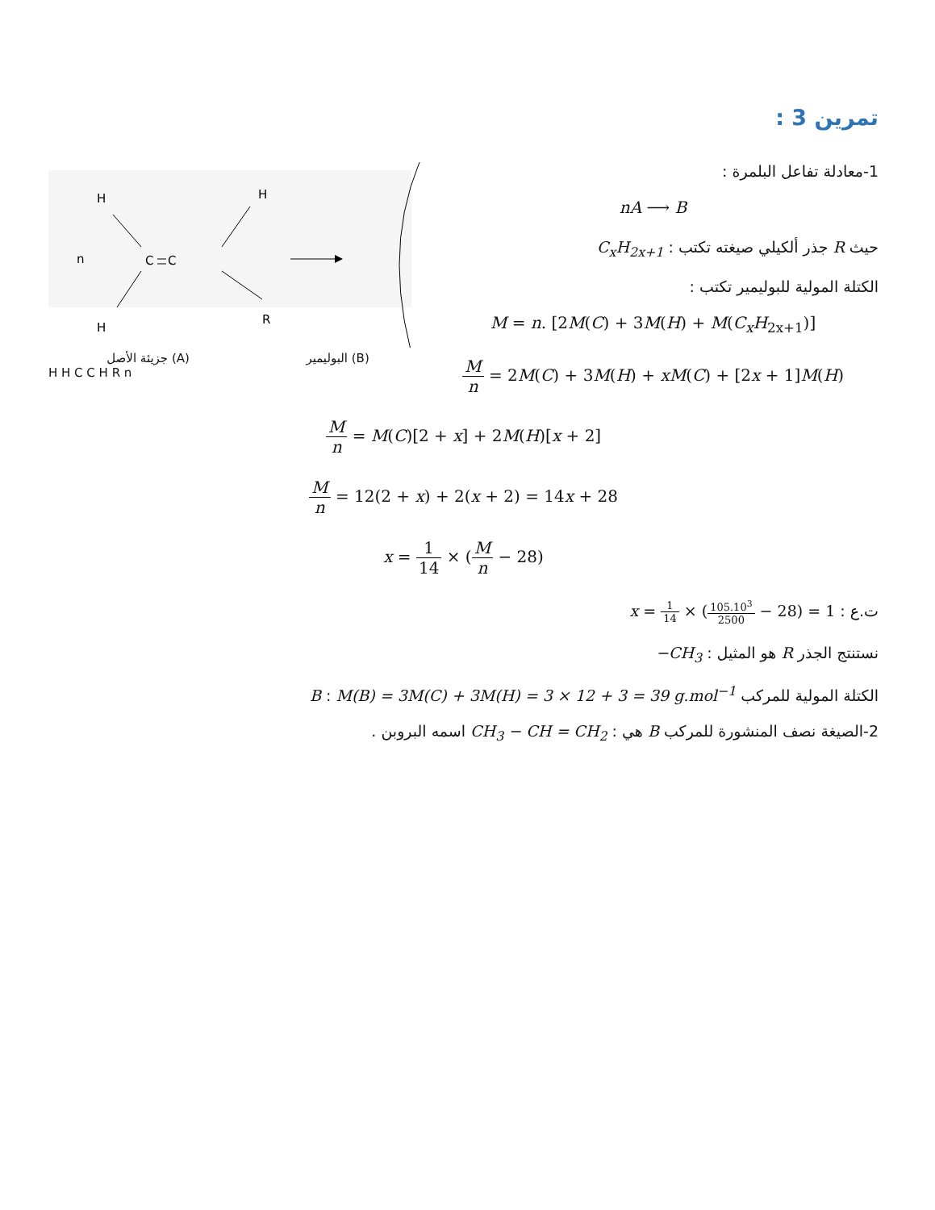تمرين 3 :
H
H
n
C
C
H
R
جزيئة الأصل (A) البوليمير (B)
H H C C H R n
1-معادلة تفاعل البلمرة :
nA ⟶ B
حيث R جذر ألكيلي صيغته تكتب : C<sub>x</sub>H<sub>2x+1</sub>
الكتلة المولية للبوليمير تكتب :
M = n. [2M(C) + 3M(H) + M(C<sub>x</sub>H<sub>2x+1</sub>)]
Mn = 2M(C) + 3M(H) + xM(C) + [2x + 1]M(H)
Mn = M(C)[2 + x] + 2M(H)[x + 2]
Mn = 12(2 + x) + 2(x + 2) = 14x + 28
x = 1 14 × (M n − 28)
ت.ع : x = 1 14 × (105.10<sup>3</sup> 2500 − 28) = 1
نستنتج الجذر R هو المثيل : −CH<sub>3</sub>
الكتلة المولية للمركب B : M(B) = 3M(C) + 3M(H) = 3 × 12 + 3 = 39 g.mol<sup>−1</sup>
2-الصيغة نصف المنشورة للمركب B هي : CH<sub>3</sub> − CH = CH<sub>2</sub> اسمه البروبن .